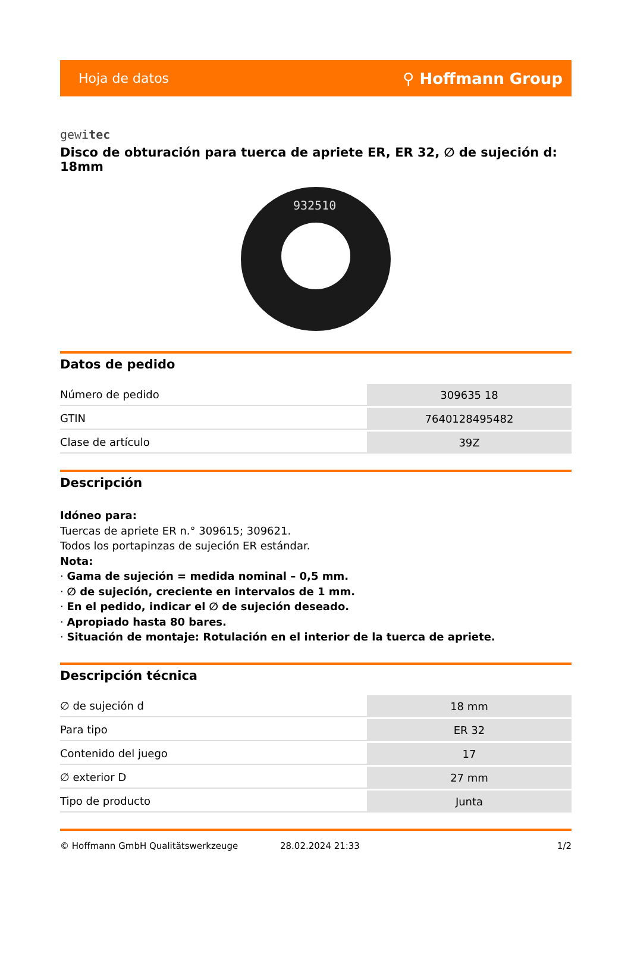Hoja de datos ⚲ Hoffmann Group
gewitec
Disco de obturación para tuerca de apriete ER, ER 32, ∅ de sujeción d: 18mm
932510
Datos de pedido
| Número de pedido | 309635 18 |
| GTIN | 7640128495482 |
| Clase de artículo | 39Z |
Descripción
Idóneo para:
Tuercas de apriete ER n.° 309615; 309621.
Todos los portapinzas de sujeción ER estándar.
Nota:
· Gama de sujeción = medida nominal – 0,5 mm.
· ∅ de sujeción, creciente en intervalos de 1 mm.
· En el pedido, indicar el ∅ de sujeción deseado.
· Apropiado hasta 80 bares.
· Situación de montaje: Rotulación en el interior de la tuerca de apriete.
Descripción técnica
| ∅ de sujeción d | 18 mm |
| Para tipo | ER 32 |
| Contenido del juego | 17 |
| ∅ exterior D | 27 mm |
| Tipo de producto | Junta |
© Hoffmann GmbH Qualitätswerkzeuge 28.02.2024 21:33 1/2